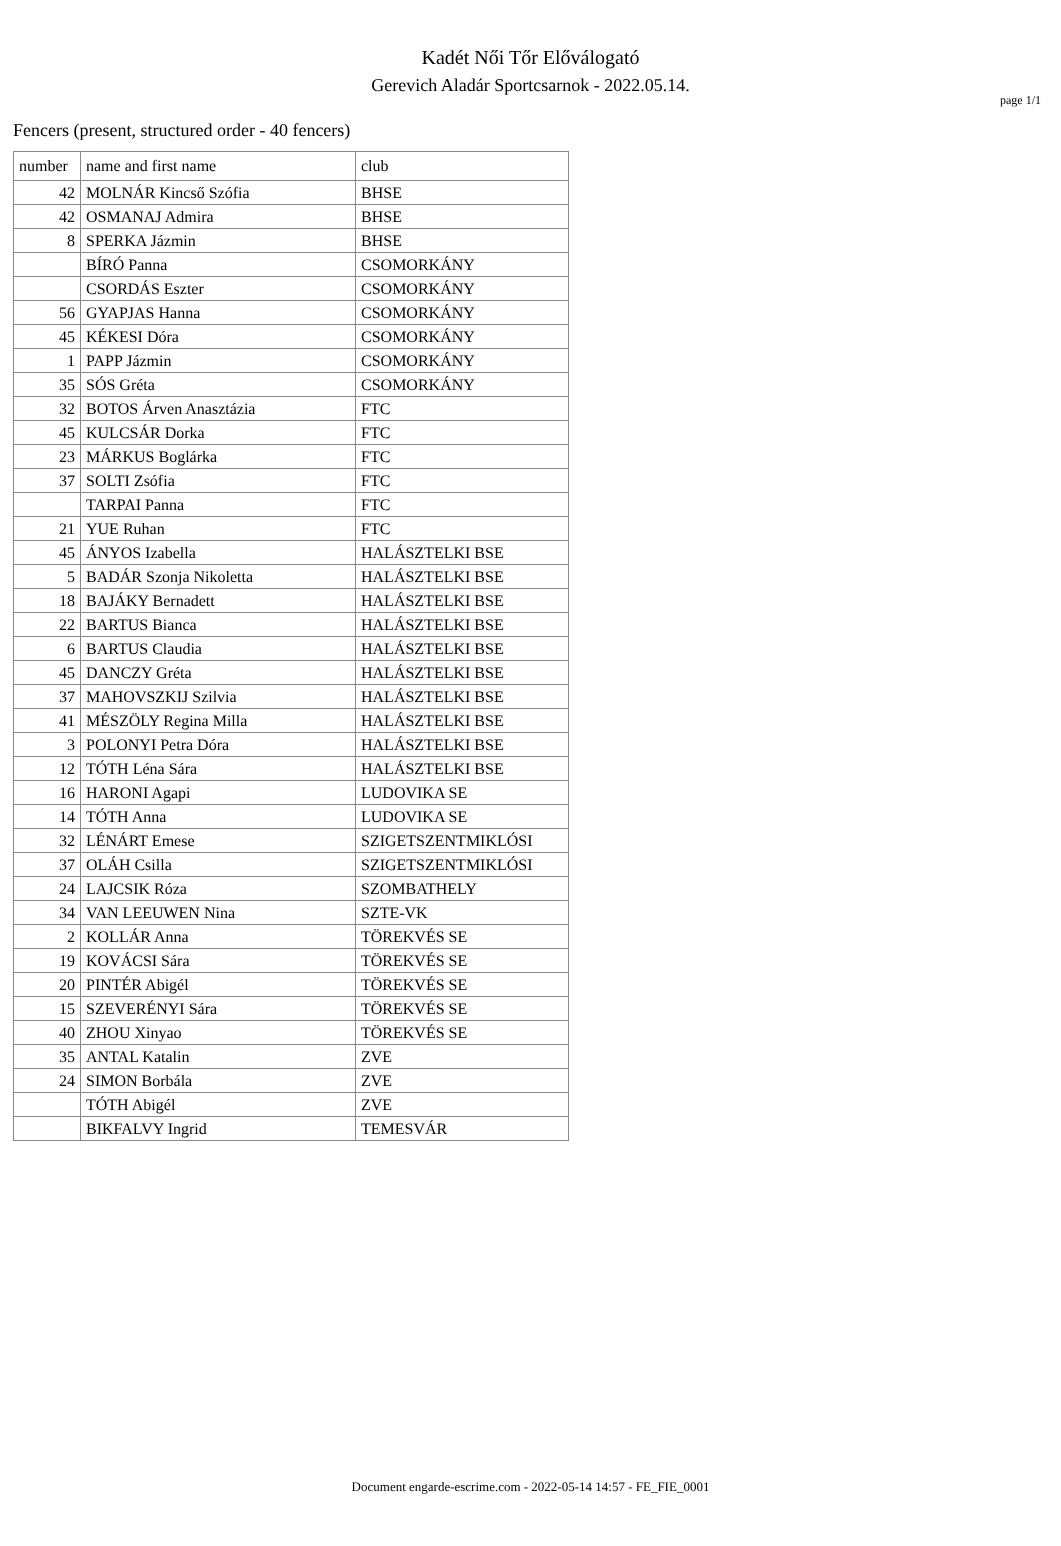page 1/1
Kadét Női Tőr Előválogató
Gerevich Aladár Sportcsarnok - 2022.05.14.
Fencers (present, structured order - 40 fencers)
| number | name and first name | club |
| --- | --- | --- |
| 42 | MOLNÁR Kincső Szófia | BHSE |
| 42 | OSMANAJ Admira | BHSE |
| 8 | SPERKA Jázmin | BHSE |
| | BÍRÓ Panna | CSOMORKÁNY |
| | CSORDÁS Eszter | CSOMORKÁNY |
| 56 | GYAPJAS Hanna | CSOMORKÁNY |
| 45 | KÉKESI Dóra | CSOMORKÁNY |
| 1 | PAPP Jázmin | CSOMORKÁNY |
| 35 | SÓS Gréta | CSOMORKÁNY |
| 32 | BOTOS Árven Anasztázia | FTC |
| 45 | KULCSÁR Dorka | FTC |
| 23 | MÁRKUS Boglárka | FTC |
| 37 | SOLTI Zsófia | FTC |
| | TARPAI Panna | FTC |
| 21 | YUE Ruhan | FTC |
| 45 | ÁNYOS Izabella | HALÁSZTELKI BSE |
| 5 | BADÁR Szonja Nikoletta | HALÁSZTELKI BSE |
| 18 | BAJÁKY Bernadett | HALÁSZTELKI BSE |
| 22 | BARTUS Bianca | HALÁSZTELKI BSE |
| 6 | BARTUS Claudia | HALÁSZTELKI BSE |
| 45 | DANCZY Gréta | HALÁSZTELKI BSE |
| 37 | MAHOVSZKIJ Szilvia | HALÁSZTELKI BSE |
| 41 | MÉSZÖLY Regina Milla | HALÁSZTELKI BSE |
| 3 | POLONYI Petra Dóra | HALÁSZTELKI BSE |
| 12 | TÓTH Léna Sára | HALÁSZTELKI BSE |
| 16 | HARONI Agapi | LUDOVIKA SE |
| 14 | TÓTH Anna | LUDOVIKA SE |
| 32 | LÉNÁRT Emese | SZIGETSZENTMIKLÓSI |
| 37 | OLÁH Csilla | SZIGETSZENTMIKLÓSI |
| 24 | LAJCSIK Róza | SZOMBATHELY |
| 34 | VAN LEEUWEN Nina | SZTE-VK |
| 2 | KOLLÁR Anna | TÖREKVÉS SE |
| 19 | KOVÁCSI Sára | TÖREKVÉS SE |
| 20 | PINTÉR Abigél | TÖREKVÉS SE |
| 15 | SZEVERÉNYI Sára | TÖREKVÉS SE |
| 40 | ZHOU Xinyao | TÖREKVÉS SE |
| 35 | ANTAL Katalin | ZVE |
| 24 | SIMON Borbála | ZVE |
| | TÓTH Abigél | ZVE |
| | BIKFALVY Ingrid | TEMESVÁR |
Document engarde-escrime.com - 2022-05-14 14:57 - FE_FIE_0001